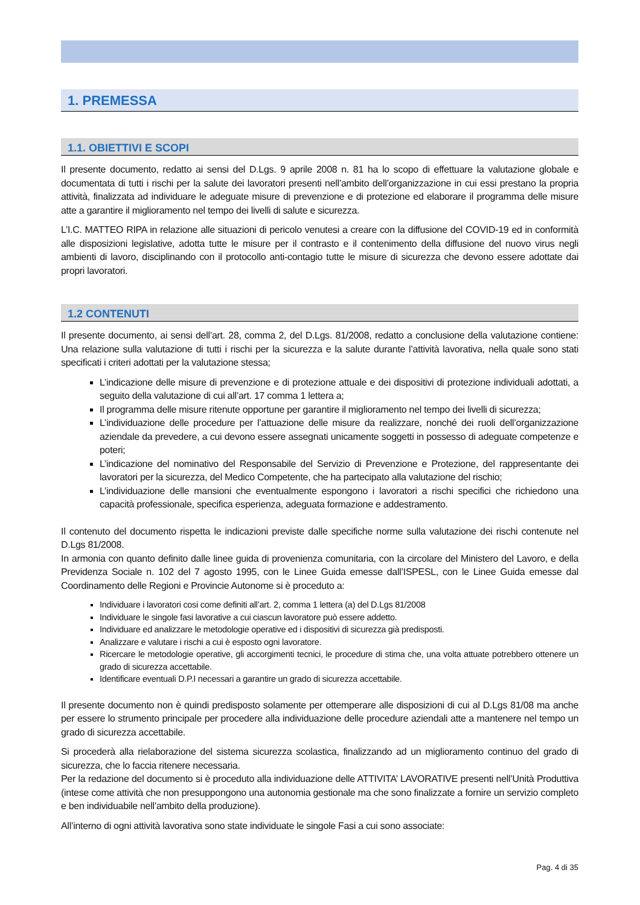1. PREMESSA
1.1. OBIETTIVI E SCOPI
Il presente documento, redatto ai sensi del D.Lgs. 9 aprile 2008 n. 81 ha lo scopo di effettuare la valutazione globale e documentata di tutti i rischi per la salute dei lavoratori presenti nell’ambito dell’organizzazione in cui essi prestano la propria attività, finalizzata ad individuare le adeguate misure di prevenzione e di protezione ed elaborare il programma delle misure atte a garantire il miglioramento nel tempo dei livelli di salute e sicurezza.
L’I.C. MATTEO RIPA in relazione alle situazioni di pericolo venutesi a creare con la diffusione del COVID-19 ed in conformità alle disposizioni legislative, adotta tutte le misure per il contrasto e il contenimento della diffusione del nuovo virus negli ambienti di lavoro, disciplinando con il protocollo anti-contagio tutte le misure di sicurezza che devono essere adottate dai propri lavoratori.
1.2 CONTENUTI
Il presente documento, ai sensi dell’art. 28, comma 2, del D.Lgs. 81/2008, redatto a conclusione della valutazione contiene: Una relazione sulla valutazione di tutti i rischi per la sicurezza e la salute durante l’attività lavorativa, nella quale sono stati specificati i criteri adottati per la valutazione stessa;
L’indicazione delle misure di prevenzione e di protezione attuale e dei dispositivi di protezione individuali adottati, a seguito della valutazione di cui all’art. 17 comma 1 lettera a;
Il programma delle misure ritenute opportune per garantire il miglioramento nel tempo dei livelli di sicurezza;
L’individuazione delle procedure per l’attuazione delle misure da realizzare, nonché dei ruoli dell’organizzazione aziendale da prevedere, a cui devono essere assegnati unicamente soggetti in possesso di adeguate competenze e poteri;
L’indicazione del nominativo del Responsabile del Servizio di Prevenzione e Protezione, del rappresentante dei lavoratori per la sicurezza, del Medico Competente, che ha partecipato alla valutazione del rischio;
L’individuazione delle mansioni che eventualmente espongono i lavoratori a rischi specifici che richiedono una capacità professionale, specifica esperienza, adeguata formazione e addestramento.
Il contenuto del documento rispetta le indicazioni previste dalle specifiche norme sulla valutazione dei rischi contenute nel D.Lgs 81/2008.
In armonia con quanto definito dalle linee guida di provenienza comunitaria, con la circolare del Ministero del Lavoro, e della Previdenza Sociale n. 102 del 7 agosto 1995, con le Linee Guida emesse dall’ISPESL, con le Linee Guida emesse dal Coordinamento delle Regioni e Provincie Autonome si è proceduto a:
Individuare i lavoratori cosi come definiti all’art. 2, comma 1 lettera (a) del D.Lgs 81/2008
Individuare le singole fasi lavorative a cui ciascun lavoratore può essere addetto.
Individuare ed analizzare le metodologie operative ed i dispositivi di sicurezza già predisposti.
Analizzare e valutare i rischi a cui è esposto ogni lavoratore.
Ricercare le metodologie operative, gli accorgimenti tecnici, le procedure di stima che, una volta attuate potrebbero ottenere un grado di sicurezza accettabile.
Identificare eventuali D.P.I necessari a garantire un grado di sicurezza accettabile.
Il presente documento non è quindi predisposto solamente per ottemperare alle disposizioni di cui al D.Lgs 81/08 ma anche per essere lo strumento principale per procedere alla individuazione delle procedure aziendali atte a mantenere nel tempo un grado di sicurezza accettabile.
Si procederà alla rielaborazione del sistema sicurezza scolastica, finalizzando ad un miglioramento continuo del grado di sicurezza, che lo faccia ritenere necessaria.
Per la redazione del documento si è proceduto alla individuazione delle ATTIVITA’ LAVORATIVE presenti nell’Unità Produttiva (intese come attività che non presuppongono una autonomia gestionale ma che sono finalizzate a fornire un servizio completo e ben individuabile nell’ambito della produzione).
All’interno di ogni attività lavorativa sono state individuate le singole Fasi a cui sono associate:
Pag. 4 di 35